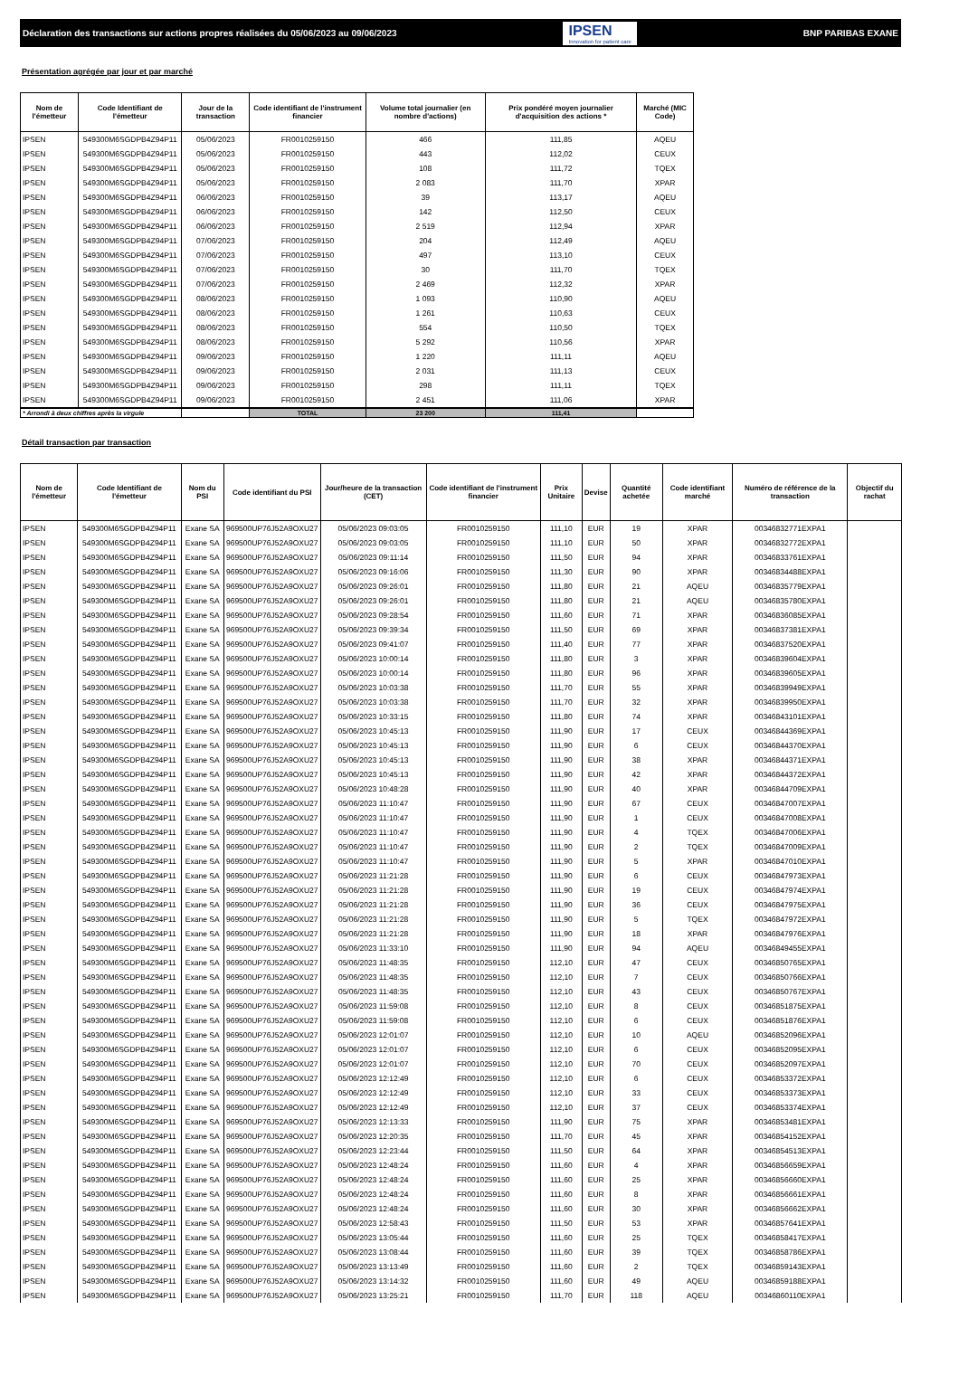Déclaration des transactions sur actions propres réalisées du 05/06/2023 au 09/06/2023 IPSEN
Innovation for patient care BNP PARIBAS EXANE
Présentation agrégée par jour et par marché
| Nom de l'émetteur | Code Identifiant de l'émetteur | Jour de la transaction | Code identifiant de l'instrument financier | Volume total journalier (en nombre d'actions) | Prix pondéré moyen journalier d'acquisition des actions * | Marché (MIC Code) |
| --- | --- | --- | --- | --- | --- | --- |
| IPSEN | 549300M6SGDPB4Z94P11 | 05/06/2023 | FR0010259150 | 466 | 111,85 | AQEU |
| IPSEN | 549300M6SGDPB4Z94P11 | 05/06/2023 | FR0010259150 | 443 | 112,02 | CEUX |
| IPSEN | 549300M6SGDPB4Z94P11 | 05/06/2023 | FR0010259150 | 108 | 111,72 | TQEX |
| IPSEN | 549300M6SGDPB4Z94P11 | 05/06/2023 | FR0010259150 | 2 083 | 111,70 | XPAR |
| IPSEN | 549300M6SGDPB4Z94P11 | 06/06/2023 | FR0010259150 | 39 | 113,17 | AQEU |
| IPSEN | 549300M6SGDPB4Z94P11 | 06/06/2023 | FR0010259150 | 142 | 112,50 | CEUX |
| IPSEN | 549300M6SGDPB4Z94P11 | 06/06/2023 | FR0010259150 | 2 519 | 112,94 | XPAR |
| IPSEN | 549300M6SGDPB4Z94P11 | 07/06/2023 | FR0010259150 | 204 | 112,49 | AQEU |
| IPSEN | 549300M6SGDPB4Z94P11 | 07/06/2023 | FR0010259150 | 497 | 113,10 | CEUX |
| IPSEN | 549300M6SGDPB4Z94P11 | 07/06/2023 | FR0010259150 | 30 | 111,70 | TQEX |
| IPSEN | 549300M6SGDPB4Z94P11 | 07/06/2023 | FR0010259150 | 2 469 | 112,32 | XPAR |
| IPSEN | 549300M6SGDPB4Z94P11 | 08/06/2023 | FR0010259150 | 1 093 | 110,90 | AQEU |
| IPSEN | 549300M6SGDPB4Z94P11 | 08/06/2023 | FR0010259150 | 1 261 | 110,63 | CEUX |
| IPSEN | 549300M6SGDPB4Z94P11 | 08/06/2023 | FR0010259150 | 554 | 110,50 | TQEX |
| IPSEN | 549300M6SGDPB4Z94P11 | 08/06/2023 | FR0010259150 | 5 292 | 110,56 | XPAR |
| IPSEN | 549300M6SGDPB4Z94P11 | 09/06/2023 | FR0010259150 | 1 220 | 111,11 | AQEU |
| IPSEN | 549300M6SGDPB4Z94P11 | 09/06/2023 | FR0010259150 | 2 031 | 111,13 | CEUX |
| IPSEN | 549300M6SGDPB4Z94P11 | 09/06/2023 | FR0010259150 | 298 | 111,11 | TQEX |
| IPSEN | 549300M6SGDPB4Z94P11 | 09/06/2023 | FR0010259150 | 2 451 | 111,06 | XPAR |
| * Arrondi à deux chiffres après la virgule | | | TOTAL | 23 200 | 111,41 | |
Détail transaction par transaction
| Nom de l'émetteur | Code Identifiant de l'émetteur | Nom du PSI | Code identifiant du PSI | Jour/heure de la transaction (CET) | Code identifiant de l'instrument financier | Prix Unitaire | Devise | Quantité achetée | Code identifiant marché | Numéro de référence de la transaction | Objectif du rachat |
| --- | --- | --- | --- | --- | --- | --- | --- | --- | --- | --- | --- |
| IPSEN | 549300M6SGDPB4Z94P11 | Exane SA | 969500UP76J52A9OXU27 | 05/06/2023 09:03:05 | FR0010259150 | 111,10 | EUR | 19 | XPAR | 00346832771EXPA1 | |
| IPSEN | 549300M6SGDPB4Z94P11 | Exane SA | 969500UP76J52A9OXU27 | 05/06/2023 09:03:05 | FR0010259150 | 111,10 | EUR | 50 | XPAR | 00346832772EXPA1 | |
| IPSEN | 549300M6SGDPB4Z94P11 | Exane SA | 969500UP76J52A9OXU27 | 05/06/2023 09:11:14 | FR0010259150 | 111,50 | EUR | 94 | XPAR | 00346833761EXPA1 | |
| IPSEN | 549300M6SGDPB4Z94P11 | Exane SA | 969500UP76J52A9OXU27 | 05/06/2023 09:16:06 | FR0010259150 | 111,30 | EUR | 90 | XPAR | 00346834488EXPA1 | |
| IPSEN | 549300M6SGDPB4Z94P11 | Exane SA | 969500UP76J52A9OXU27 | 05/06/2023 09:26:01 | FR0010259150 | 111,80 | EUR | 21 | AQEU | 00346835779EXPA1 | |
| IPSEN | 549300M6SGDPB4Z94P11 | Exane SA | 969500UP76J52A9OXU27 | 05/06/2023 09:26:01 | FR0010259150 | 111,80 | EUR | 21 | AQEU | 00346835780EXPA1 | |
| IPSEN | 549300M6SGDPB4Z94P11 | Exane SA | 969500UP76J52A9OXU27 | 05/06/2023 09:28:54 | FR0010259150 | 111,60 | EUR | 71 | XPAR | 00346836085EXPA1 | |
| IPSEN | 549300M6SGDPB4Z94P11 | Exane SA | 969500UP76J52A9OXU27 | 05/06/2023 09:39:34 | FR0010259150 | 111,50 | EUR | 69 | XPAR | 00346837381EXPA1 | |
| IPSEN | 549300M6SGDPB4Z94P11 | Exane SA | 969500UP76J52A9OXU27 | 05/06/2023 09:41:07 | FR0010259150 | 111,40 | EUR | 77 | XPAR | 00346837520EXPA1 | |
| IPSEN | 549300M6SGDPB4Z94P11 | Exane SA | 969500UP76J52A9OXU27 | 05/06/2023 10:00:14 | FR0010259150 | 111,80 | EUR | 3 | XPAR | 00346839604EXPA1 | |
| IPSEN | 549300M6SGDPB4Z94P11 | Exane SA | 969500UP76J52A9OXU27 | 05/06/2023 10:00:14 | FR0010259150 | 111,80 | EUR | 96 | XPAR | 00346839605EXPA1 | |
| IPSEN | 549300M6SGDPB4Z94P11 | Exane SA | 969500UP76J52A9OXU27 | 05/06/2023 10:03:38 | FR0010259150 | 111,70 | EUR | 55 | XPAR | 00346839949EXPA1 | |
| IPSEN | 549300M6SGDPB4Z94P11 | Exane SA | 969500UP76J52A9OXU27 | 05/06/2023 10:03:38 | FR0010259150 | 111,70 | EUR | 32 | XPAR | 00346839950EXPA1 | |
| IPSEN | 549300M6SGDPB4Z94P11 | Exane SA | 969500UP76J52A9OXU27 | 05/06/2023 10:33:15 | FR0010259150 | 111,80 | EUR | 74 | XPAR | 00346843101EXPA1 | |
| IPSEN | 549300M6SGDPB4Z94P11 | Exane SA | 969500UP76J52A9OXU27 | 05/06/2023 10:45:13 | FR0010259150 | 111,90 | EUR | 17 | CEUX | 00346844369EXPA1 | |
| IPSEN | 549300M6SGDPB4Z94P11 | Exane SA | 969500UP76J52A9OXU27 | 05/06/2023 10:45:13 | FR0010259150 | 111,90 | EUR | 6 | CEUX | 00346844370EXPA1 | |
| IPSEN | 549300M6SGDPB4Z94P11 | Exane SA | 969500UP76J52A9OXU27 | 05/06/2023 10:45:13 | FR0010259150 | 111,90 | EUR | 38 | XPAR | 00346844371EXPA1 | |
| IPSEN | 549300M6SGDPB4Z94P11 | Exane SA | 969500UP76J52A9OXU27 | 05/06/2023 10:45:13 | FR0010259150 | 111,90 | EUR | 42 | XPAR | 00346844372EXPA1 | |
| IPSEN | 549300M6SGDPB4Z94P11 | Exane SA | 969500UP76J52A9OXU27 | 05/06/2023 10:48:28 | FR0010259150 | 111,90 | EUR | 40 | XPAR | 00346844709EXPA1 | |
| IPSEN | 549300M6SGDPB4Z94P11 | Exane SA | 969500UP76J52A9OXU27 | 05/06/2023 11:10:47 | FR0010259150 | 111,90 | EUR | 67 | CEUX | 00346847007EXPA1 | |
| IPSEN | 549300M6SGDPB4Z94P11 | Exane SA | 969500UP76J52A9OXU27 | 05/06/2023 11:10:47 | FR0010259150 | 111,90 | EUR | 1 | CEUX | 00346847008EXPA1 | |
| IPSEN | 549300M6SGDPB4Z94P11 | Exane SA | 969500UP76J52A9OXU27 | 05/06/2023 11:10:47 | FR0010259150 | 111,90 | EUR | 4 | TQEX | 00346847006EXPA1 | |
| IPSEN | 549300M6SGDPB4Z94P11 | Exane SA | 969500UP76J52A9OXU27 | 05/06/2023 11:10:47 | FR0010259150 | 111,90 | EUR | 2 | TQEX | 00346847009EXPA1 | |
| IPSEN | 549300M6SGDPB4Z94P11 | Exane SA | 969500UP76J52A9OXU27 | 05/06/2023 11:10:47 | FR0010259150 | 111,90 | EUR | 5 | XPAR | 00346847010EXPA1 | |
| IPSEN | 549300M6SGDPB4Z94P11 | Exane SA | 969500UP76J52A9OXU27 | 05/06/2023 11:21:28 | FR0010259150 | 111,90 | EUR | 6 | CEUX | 00346847973EXPA1 | |
| IPSEN | 549300M6SGDPB4Z94P11 | Exane SA | 969500UP76J52A9OXU27 | 05/06/2023 11:21:28 | FR0010259150 | 111,90 | EUR | 19 | CEUX | 00346847974EXPA1 | |
| IPSEN | 549300M6SGDPB4Z94P11 | Exane SA | 969500UP76J52A9OXU27 | 05/06/2023 11:21:28 | FR0010259150 | 111,90 | EUR | 36 | CEUX | 00346847975EXPA1 | |
| IPSEN | 549300M6SGDPB4Z94P11 | Exane SA | 969500UP76J52A9OXU27 | 05/06/2023 11:21:28 | FR0010259150 | 111,90 | EUR | 5 | TQEX | 00346847972EXPA1 | |
| IPSEN | 549300M6SGDPB4Z94P11 | Exane SA | 969500UP76J52A9OXU27 | 05/06/2023 11:21:28 | FR0010259150 | 111,90 | EUR | 18 | XPAR | 00346847976EXPA1 | |
| IPSEN | 549300M6SGDPB4Z94P11 | Exane SA | 969500UP76J52A9OXU27 | 05/06/2023 11:33:10 | FR0010259150 | 111,90 | EUR | 94 | AQEU | 00346849455EXPA1 | |
| IPSEN | 549300M6SGDPB4Z94P11 | Exane SA | 969500UP76J52A9OXU27 | 05/06/2023 11:48:35 | FR0010259150 | 112,10 | EUR | 47 | CEUX | 00346850765EXPA1 | |
| IPSEN | 549300M6SGDPB4Z94P11 | Exane SA | 969500UP76J52A9OXU27 | 05/06/2023 11:48:35 | FR0010259150 | 112,10 | EUR | 7 | CEUX | 00346850766EXPA1 | |
| IPSEN | 549300M6SGDPB4Z94P11 | Exane SA | 969500UP76J52A9OXU27 | 05/06/2023 11:48:35 | FR0010259150 | 112,10 | EUR | 43 | CEUX | 00346850767EXPA1 | |
| IPSEN | 549300M6SGDPB4Z94P11 | Exane SA | 969500UP76J52A9OXU27 | 05/06/2023 11:59:08 | FR0010259150 | 112,10 | EUR | 8 | CEUX | 00346851875EXPA1 | |
| IPSEN | 549300M6SGDPB4Z94P11 | Exane SA | 969500UP76J52A9OXU27 | 05/06/2023 11:59:08 | FR0010259150 | 112,10 | EUR | 6 | CEUX | 00346851876EXPA1 | |
| IPSEN | 549300M6SGDPB4Z94P11 | Exane SA | 969500UP76J52A9OXU27 | 05/06/2023 12:01:07 | FR0010259150 | 112,10 | EUR | 10 | AQEU | 00346852096EXPA1 | |
| IPSEN | 549300M6SGDPB4Z94P11 | Exane SA | 969500UP76J52A9OXU27 | 05/06/2023 12:01:07 | FR0010259150 | 112,10 | EUR | 6 | CEUX | 00346852095EXPA1 | |
| IPSEN | 549300M6SGDPB4Z94P11 | Exane SA | 969500UP76J52A9OXU27 | 05/06/2023 12:01:07 | FR0010259150 | 112,10 | EUR | 70 | CEUX | 00346852097EXPA1 | |
| IPSEN | 549300M6SGDPB4Z94P11 | Exane SA | 969500UP76J52A9OXU27 | 05/06/2023 12:12:49 | FR0010259150 | 112,10 | EUR | 6 | CEUX | 00346853372EXPA1 | |
| IPSEN | 549300M6SGDPB4Z94P11 | Exane SA | 969500UP76J52A9OXU27 | 05/06/2023 12:12:49 | FR0010259150 | 112,10 | EUR | 33 | CEUX | 00346853373EXPA1 | |
| IPSEN | 549300M6SGDPB4Z94P11 | Exane SA | 969500UP76J52A9OXU27 | 05/06/2023 12:12:49 | FR0010259150 | 112,10 | EUR | 37 | CEUX | 00346853374EXPA1 | |
| IPSEN | 549300M6SGDPB4Z94P11 | Exane SA | 969500UP76J52A9OXU27 | 05/06/2023 12:13:33 | FR0010259150 | 111,90 | EUR | 75 | XPAR | 00346853481EXPA1 | |
| IPSEN | 549300M6SGDPB4Z94P11 | Exane SA | 969500UP76J52A9OXU27 | 05/06/2023 12:20:35 | FR0010259150 | 111,70 | EUR | 45 | XPAR | 00346854152EXPA1 | |
| IPSEN | 549300M6SGDPB4Z94P11 | Exane SA | 969500UP76J52A9OXU27 | 05/06/2023 12:23:44 | FR0010259150 | 111,50 | EUR | 64 | XPAR | 00346854513EXPA1 | |
| IPSEN | 549300M6SGDPB4Z94P11 | Exane SA | 969500UP76J52A9OXU27 | 05/06/2023 12:48:24 | FR0010259150 | 111,60 | EUR | 4 | XPAR | 00346856659EXPA1 | |
| IPSEN | 549300M6SGDPB4Z94P11 | Exane SA | 969500UP76J52A9OXU27 | 05/06/2023 12:48:24 | FR0010259150 | 111,60 | EUR | 25 | XPAR | 00346856660EXPA1 | |
| IPSEN | 549300M6SGDPB4Z94P11 | Exane SA | 969500UP76J52A9OXU27 | 05/06/2023 12:48:24 | FR0010259150 | 111,60 | EUR | 8 | XPAR | 00346856661EXPA1 | |
| IPSEN | 549300M6SGDPB4Z94P11 | Exane SA | 969500UP76J52A9OXU27 | 05/06/2023 12:48:24 | FR0010259150 | 111,60 | EUR | 30 | XPAR | 00346856662EXPA1 | |
| IPSEN | 549300M6SGDPB4Z94P11 | Exane SA | 969500UP76J52A9OXU27 | 05/06/2023 12:58:43 | FR0010259150 | 111,50 | EUR | 53 | XPAR | 00346857641EXPA1 | |
| IPSEN | 549300M6SGDPB4Z94P11 | Exane SA | 969500UP76J52A9OXU27 | 05/06/2023 13:05:44 | FR0010259150 | 111,60 | EUR | 25 | TQEX | 00346858417EXPA1 | |
| IPSEN | 549300M6SGDPB4Z94P11 | Exane SA | 969500UP76J52A9OXU27 | 05/06/2023 13:08:44 | FR0010259150 | 111,60 | EUR | 39 | TQEX | 00346858786EXPA1 | |
| IPSEN | 549300M6SGDPB4Z94P11 | Exane SA | 969500UP76J52A9OXU27 | 05/06/2023 13:13:49 | FR0010259150 | 111,60 | EUR | 2 | TQEX | 00346859143EXPA1 | |
| IPSEN | 549300M6SGDPB4Z94P11 | Exane SA | 969500UP76J52A9OXU27 | 05/06/2023 13:14:32 | FR0010259150 | 111,60 | EUR | 49 | AQEU | 00346859188EXPA1 | |
| IPSEN | 549300M6SGDPB4Z94P11 | Exane SA | 969500UP76J52A9OXU27 | 05/06/2023 13:25:21 | FR0010259150 | 111,70 | EUR | 118 | AQEU | 00346860110EXPA1 | |